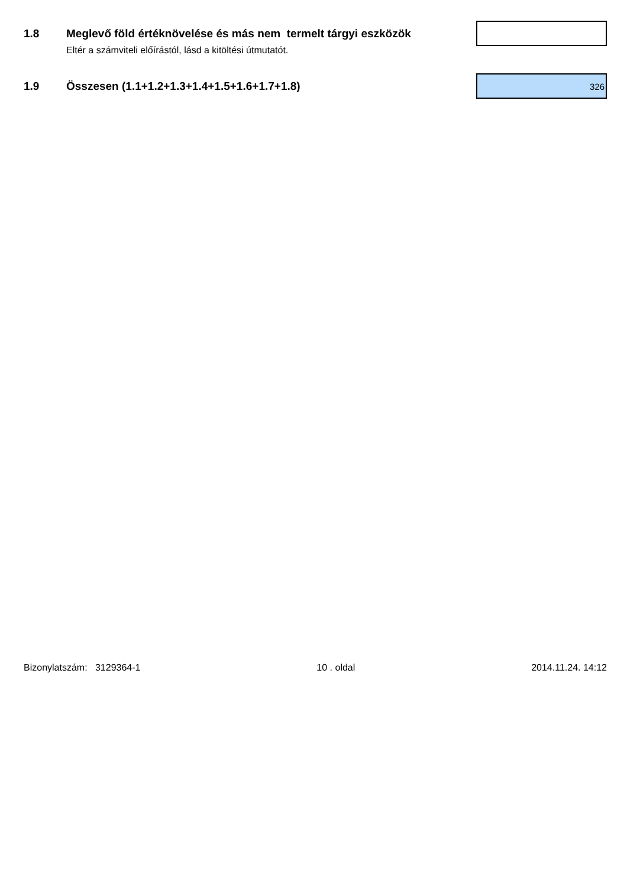1.8 Meglevő föld értéknövelése és más nem termelt tárgyi eszközök
Eltér a számviteli előírástól, lásd a kitöltési útmutatót.
1.9 Összesen (1.1+1.2+1.3+1.4+1.5+1.6+1.7+1.8)
326
Bizonylatszám: 3129364-1 10 . oldal 2014.11.24. 14:12